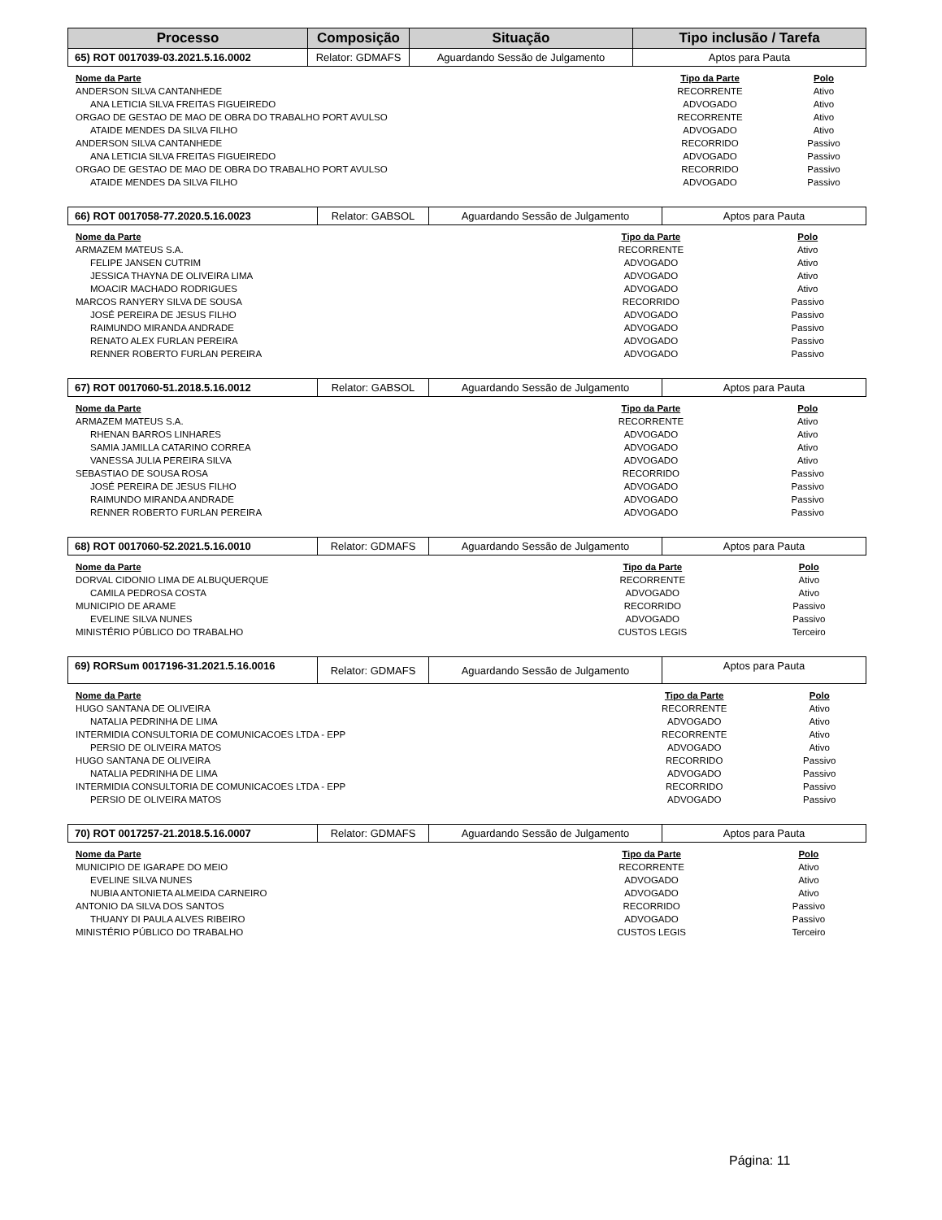| Processo | Composição | Situação | Tipo inclusão / Tarefa |
| --- | --- | --- | --- |
| 65) ROT 0017039-03.2021.5.16.0002 | Relator: GDMAFS | Aguardando Sessão de Julgamento | Aptos para Pauta |
| Nome da Parte | Tipo da Parte | Polo |
| --- | --- | --- |
| ANDERSON SILVA CANTANHEDE | RECORRENTE | Ativo |
| ANA LETICIA SILVA FREITAS FIGUEIREDO | ADVOGADO | Ativo |
| ORGAO DE GESTAO DE MAO DE OBRA DO TRABALHO PORT AVULSO | RECORRENTE | Ativo |
| ATAIDE MENDES DA SILVA FILHO | ADVOGADO | Ativo |
| ANDERSON SILVA CANTANHEDE | RECORRIDO | Passivo |
| ANA LETICIA SILVA FREITAS FIGUEIREDO | ADVOGADO | Passivo |
| ORGAO DE GESTAO DE MAO DE OBRA DO TRABALHO PORT AVULSO | RECORRIDO | Passivo |
| ATAIDE MENDES DA SILVA FILHO | ADVOGADO | Passivo |
| 66) ROT 0017058-77.2020.5.16.0023 | Relator: GABSOL | Aguardando Sessão de Julgamento | Aptos para Pauta |
| Nome da Parte | Tipo da Parte | Polo |
| --- | --- | --- |
| ARMAZEM MATEUS S.A. | RECORRENTE | Ativo |
| FELIPE JANSEN CUTRIM | ADVOGADO | Ativo |
| JESSICA THAYNA DE OLIVEIRA LIMA | ADVOGADO | Ativo |
| MOACIR MACHADO RODRIGUES | ADVOGADO | Ativo |
| MARCOS RANYERY SILVA DE SOUSA | RECORRIDO | Passivo |
| JOSÉ PEREIRA DE JESUS FILHO | ADVOGADO | Passivo |
| RAIMUNDO MIRANDA ANDRADE | ADVOGADO | Passivo |
| RENATO ALEX FURLAN PEREIRA | ADVOGADO | Passivo |
| RENNER ROBERTO FURLAN PEREIRA | ADVOGADO | Passivo |
| 67) ROT 0017060-51.2018.5.16.0012 | Relator: GABSOL | Aguardando Sessão de Julgamento | Aptos para Pauta |
| Nome da Parte | Tipo da Parte | Polo |
| --- | --- | --- |
| ARMAZEM MATEUS S.A. | RECORRENTE | Ativo |
| RHENAN BARROS LINHARES | ADVOGADO | Ativo |
| SAMIA JAMILLA CATARINO CORREA | ADVOGADO | Ativo |
| VANESSA JULIA PEREIRA SILVA | ADVOGADO | Ativo |
| SEBASTIAO DE SOUSA ROSA | RECORRIDO | Passivo |
| JOSÉ PEREIRA DE JESUS FILHO | ADVOGADO | Passivo |
| RAIMUNDO MIRANDA ANDRADE | ADVOGADO | Passivo |
| RENNER ROBERTO FURLAN PEREIRA | ADVOGADO | Passivo |
| 68) ROT 0017060-52.2021.5.16.0010 | Relator: GDMAFS | Aguardando Sessão de Julgamento | Aptos para Pauta |
| Nome da Parte | Tipo da Parte | Polo |
| --- | --- | --- |
| DORVAL CIDONIO LIMA DE ALBUQUERQUE | RECORRENTE | Ativo |
| CAMILA PEDROSA COSTA | ADVOGADO | Ativo |
| MUNICIPIO DE ARAME | RECORRIDO | Passivo |
| EVELINE SILVA NUNES | ADVOGADO | Passivo |
| MINISTÉRIO PÚBLICO DO TRABALHO | CUSTOS LEGIS | Terceiro |
| 69) RORSum 0017196-31.2021.5.16.0016 | Relator: GDMAFS | Aguardando Sessão de Julgamento | Aptos para Pauta |
| Nome da Parte | Tipo da Parte | Polo |
| --- | --- | --- |
| HUGO SANTANA DE OLIVEIRA | RECORRENTE | Ativo |
| NATALIA PEDRINHA DE LIMA | ADVOGADO | Ativo |
| INTERMIDIA CONSULTORIA DE COMUNICACOES LTDA - EPP | RECORRENTE | Ativo |
| PERSIO DE OLIVEIRA MATOS | ADVOGADO | Ativo |
| HUGO SANTANA DE OLIVEIRA | RECORRIDO | Passivo |
| NATALIA PEDRINHA DE LIMA | ADVOGADO | Passivo |
| INTERMIDIA CONSULTORIA DE COMUNICACOES LTDA - EPP | RECORRIDO | Passivo |
| PERSIO DE OLIVEIRA MATOS | ADVOGADO | Passivo |
| 70) ROT 0017257-21.2018.5.16.0007 | Relator: GDMAFS | Aguardando Sessão de Julgamento | Aptos para Pauta |
| Nome da Parte | Tipo da Parte | Polo |
| --- | --- | --- |
| MUNICIPIO DE IGARAPE DO MEIO | RECORRENTE | Ativo |
| EVELINE SILVA NUNES | ADVOGADO | Ativo |
| NUBIA ANTONIETA ALMEIDA CARNEIRO | ADVOGADO | Ativo |
| ANTONIO DA SILVA DOS SANTOS | RECORRIDO | Passivo |
| THUANY DI PAULA ALVES RIBEIRO | ADVOGADO | Passivo |
| MINISTÉRIO PÚBLICO DO TRABALHO | CUSTOS LEGIS | Terceiro |
Página: 11